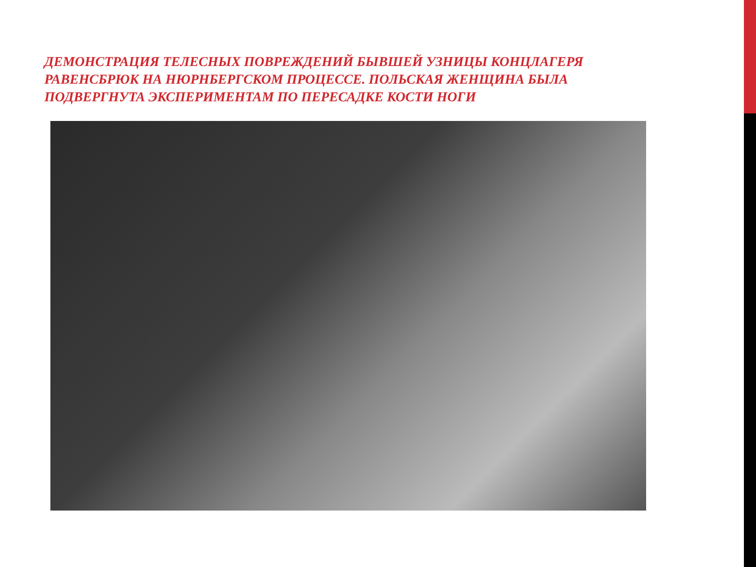ДЕМОНСТРАЦИЯ ТЕЛЕСНЫХ ПОВРЕЖДЕНИЙ БЫВШЕЙ УЗНИЦЫ КОНЦЛАГЕРЯ РАВЕНСБРЮК НА НЮРНБЕРГСКОМ ПРОЦЕССЕ. ПОЛЬСКАЯ ЖЕНЩИНА БЫЛА ПОДВЕРГНУТА ЭКСПЕРИМЕНТАМ ПО ПЕРЕСАДКЕ КОСТИ НОГИ